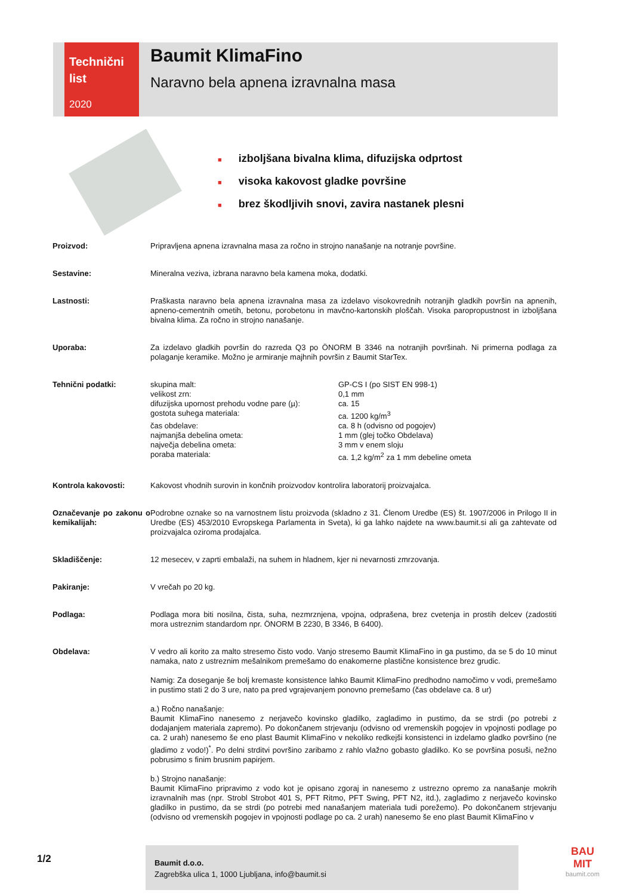Technični
list
2020
Baumit KlimaFino
Naravno bela apnena izravnalna masa
■ izboljšana bivalna klima, difuzijska odprtost
■ visoka kakovost gladke površine
■ brez škodljivih snovi, zavira nastanek plesni
| Proizvod: | Pripravljena apnena izravnalna masa za ročno in strojno nanašanje na notranje površine. |
| Sestavine: | Mineralna veziva, izbrana naravno bela kamena moka, dodatki. |
| Lastnosti: | Praškasta naravno bela apnena izravnalna masa za izdelavo visokovrednih notranjih gladkih površin na apnenih, apneno-cementnih ometih, betonu, porobetonu in mavčno-kartonskih ploščah. Visoka paropropustnost in izboljšana bivalna klima. Za ročno in strojno nanašanje. |
| Uporaba: | Za izdelavo gladkih površin do razreda Q3 po ÖNORM B 3346 na notranjih površinah. Ni primerna podlaga za polaganje keramike. Možno je armiranje majhnih površin z Baumit StarTex. |
| Tehnični podatki: | / skupina malt: / GP-CS I (po SIST EN 998-1) / / velikost zrn: / 0,1 mm / / difuzijska upornost prehodu vodne pare (µ): / ca. 15 / / gostota suhega materiala: / ca. 1200 kg/m<sup>3</sup> / / čas obdelave: / ca. 8 h (odvisno od pogojev) / / najmanjša debelina ometa: / 1 mm (glej točko Obdelava) / / največja debelina ometa: / 3 mm v enem sloju / / poraba materiala: / ca. 1,2 kg/m<sup>2</sup> za 1 mm debeline ometa / |
| Kontrola kakovosti: | Kakovost vhodnih surovin in končnih proizvodov kontrolira laboratorij proizvajalca. |
| Označevanje po zakonu o kemikalijah: | Podrobne oznake so na varnostnem listu proizvoda (skladno z 31. Členom Uredbe (ES) št. 1907/2006 in Prilogo II in Uredbe (ES) 453/2010 Evropskega Parlamenta in Sveta), ki ga lahko najdete na www.baumit.si ali ga zahtevate od proizvajalca oziroma prodajalca. |
| Skladiščenje: | 12 mesecev, v zaprti embalaži, na suhem in hladnem, kjer ni nevarnosti zmrzovanja. |
| Pakiranje: | V vrečah po 20 kg. |
| Podlaga: | Podlaga mora biti nosilna, čista, suha, nezmrznjena, vpojna, odprašena, brez cvetenja in prostih delcev (zadostiti mora ustreznim standardom npr. ÖNORM B 2230, B 3346, B 6400). |
| Obdelava: | V vedro ali korito za malto stresemo čisto vodo. Vanjo stresemo Baumit KlimaFino in ga pustimo, da se 5 do 10 minut namaka, nato z ustreznim mešalnikom premešamo do enakomerne plastične konsistence brez grudic. Namig: Za doseganje še bolj kremaste konsistence lahko Baumit KlimaFino predhodno namočimo v vodi, premešamo in pustimo stati 2 do 3 ure, nato pa pred vgrajevanjem ponovno premešamo (čas obdelave ca. 8 ur) a.) Ročno nanašanje: Baumit KlimaFino nanesemo z nerjavečo kovinsko gladilko, zagladimo in pustimo, da se strdi (po potrebi z dodajanjem materiala zapremo). Po dokončanem strjevanju (odvisno od vremenskih pogojev in vpojnosti podlage po ca. 2 urah) nanesemo še eno plast Baumit KlimaFino v nekoliko redkejši konsistenci in izdelamo gladko površino (ne gladimo z vodo!)<sup>*</sup>. Po delni strditvi površino zaribamo z rahlo vlažno gobasto gladilko. Ko se površina posuši, nežno pobrusimo s finim brusnim papirjem. b.) Strojno nanašanje: Baumit KlimaFino pripravimo z vodo kot je opisano zgoraj in nanesemo z ustrezno opremo za nanašanje mokrih izravnalnih mas (npr. Strobl Strobot 401 S, PFT Ritmo, PFT Swing, PFT N2, itd.), zagladimo z nerjavečo kovinsko gladilko in pustimo, da se strdi (po potrebi med nanašanjem materiala tudi porežemo). Po dokončanem strjevanju (odvisno od vremenskih pogojev in vpojnosti podlage po ca. 2 urah) nanesemo še eno plast Baumit KlimaFino v |
1/2
Baumit d.o.o.
Zagrebška ulica 1, 1000 Ljubljana, info@baumit.si
BAU
MIT
baumit.com